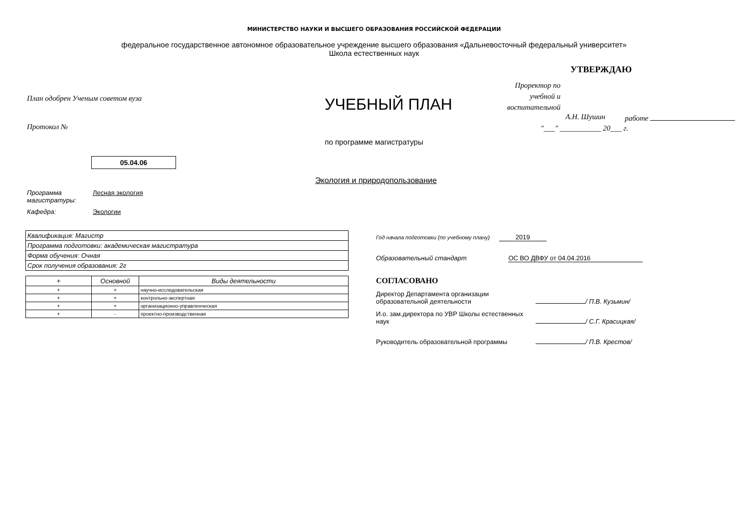МИНИСТЕРСТВО НАУКИ И ВЫСШЕГО ОБРАЗОВАНИЯ РОССИЙСКОЙ ФЕДЕРАЦИИ
федеральное государственное автономное образовательное учреждение высшего образования «Дальневосточный федеральный университет»
Школа естественных наук
План одобрен Ученым советом вуза
Протокол №
УЧЕБНЫЙ ПЛАН
УТВЕРЖДАЮ
Проректор по
учебной и
воспитательной
работе
А.Н. Шушин
"___" ___________ 20___ г.
по программе магистратуры
05.04.06
Экология и природопользование
Программа магистратуры:
Лесная экология
Кафедра: Экологии
| Квалификация: Магистр |
| Программа подготовки: академическая магистратура |
| Форма обучения: Очная |
| Срок получения образования: 2г |
| + | Основной | Виды деятельности |
| --- | --- | --- |
| + | + | научно-исследовательская |
| + | + | контрольно-экспертная |
| + | + | организационно-управленческая |
| + | - | проектно-производственная |
Год начала подготовки (по учебному плану) 2019
Образовательный стандарт ОС ВО ДВФУ от 04.04.2016
СОГЛАСОВАНО
Директор Департамента организации образовательной деятельности
/ П.В. Кузьмин/
И.о. зам.директора по УВР Школы естественных наук
/ С.Г. Красицкая/
Руководитель образовательной программы / П.В. Крестов/